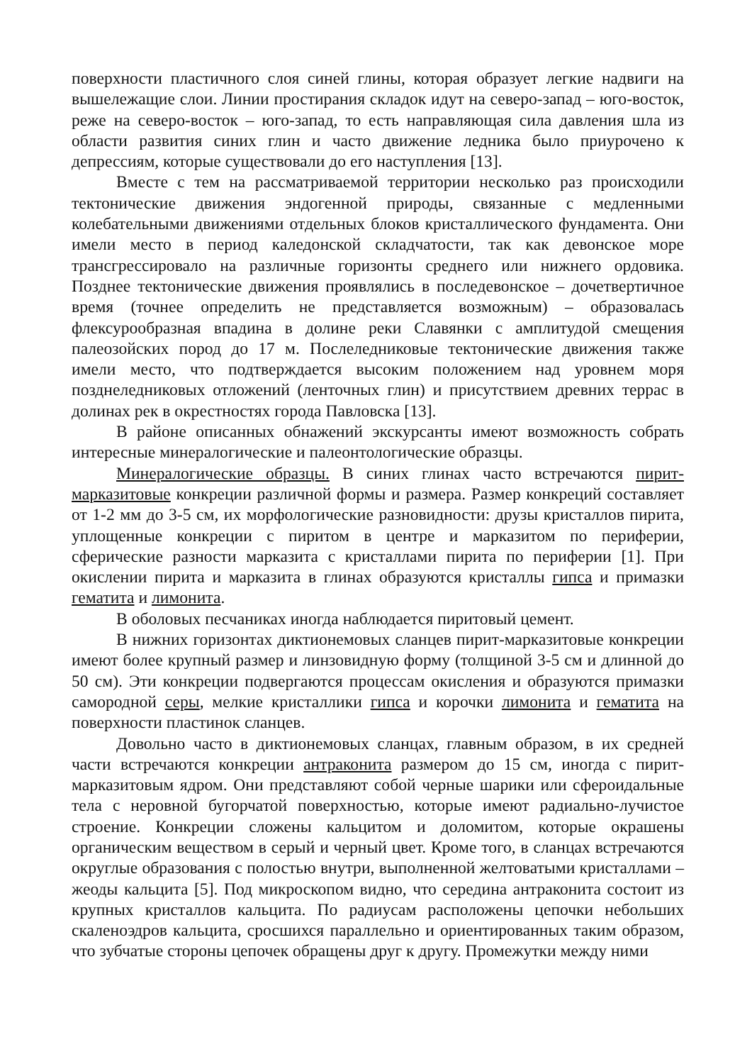поверхности пластичного слоя синей глины, которая образует легкие надвиги на вышележащие слои. Линии простирания складок идут на северо-запад – юго-восток, реже на северо-восток – юго-запад, то есть направляющая сила давления шла из области развития синих глин и часто движение ледника было приурочено к депрессиям, которые существовали до его наступления [13].
Вместе с тем на рассматриваемой территории несколько раз происходили тектонические движения эндогенной природы, связанные с медленными колебательными движениями отдельных блоков кристаллического фундамента. Они имели место в период каледонской складчатости, так как девонское море трансгрессировало на различные горизонты среднего или нижнего ордовика. Позднее тектонические движения проявлялись в последевонское – дочетвертичное время (точнее определить не представляется возможным) – образовалась флексурообразная впадина в долине реки Славянки с амплитудой смещения палеозойских пород до 17 м. Послеледниковые тектонические движения также имели место, что подтверждается высоким положением над уровнем моря позднеледниковых отложений (ленточных глин) и присутствием древних террас в долинах рек в окрестностях города Павловска [13].
В районе описанных обнажений экскурсанты имеют возможность собрать интересные минералогические и палеонтологические образцы.
Минералогические образцы. В синих глинах часто встречаются пирит-марказитовые конкреции различной формы и размера. Размер конкреций составляет от 1-2 мм до 3-5 см, их морфологические разновидности: друзы кристаллов пирита, уплощенные конкреции с пиритом в центре и марказитом по периферии, сферические разности марказита с кристаллами пирита по периферии [1]. При окислении пирита и марказита в глинах образуются кристаллы гипса и примазки гематита и лимонита.
В оболовых песчаниках иногда наблюдается пиритовый цемент.
В нижних горизонтах диктионемовых сланцев пирит-марказитовые конкреции имеют более крупный размер и линзовидную форму (толщиной 3-5 см и длинной до 50 см). Эти конкреции подвергаются процессам окисления и образуются примазки самородной серы, мелкие кристаллики гипса и корочки лимонита и гематита на поверхности пластинок сланцев.
Довольно часто в диктионемовых сланцах, главным образом, в их средней части встречаются конкреции антраконита размером до 15 см, иногда с пирит-марказитовым ядром. Они представляют собой черные шарики или сфероидальные тела с неровной бугорчатой поверхностью, которые имеют радиально-лучистое строение. Конкреции сложены кальцитом и доломитом, которые окрашены органическим веществом в серый и черный цвет. Кроме того, в сланцах встречаются округлые образования с полостью внутри, выполненной желтоватыми кристаллами – жеоды кальцита [5]. Под микроскопом видно, что середина антраконита состоит из крупных кристаллов кальцита. По радиусам расположены цепочки небольших скаленоэдров кальцита, сросшихся параллельно и ориентированных таким образом, что зубчатые стороны цепочек обращены друг к другу. Промежутки между ними